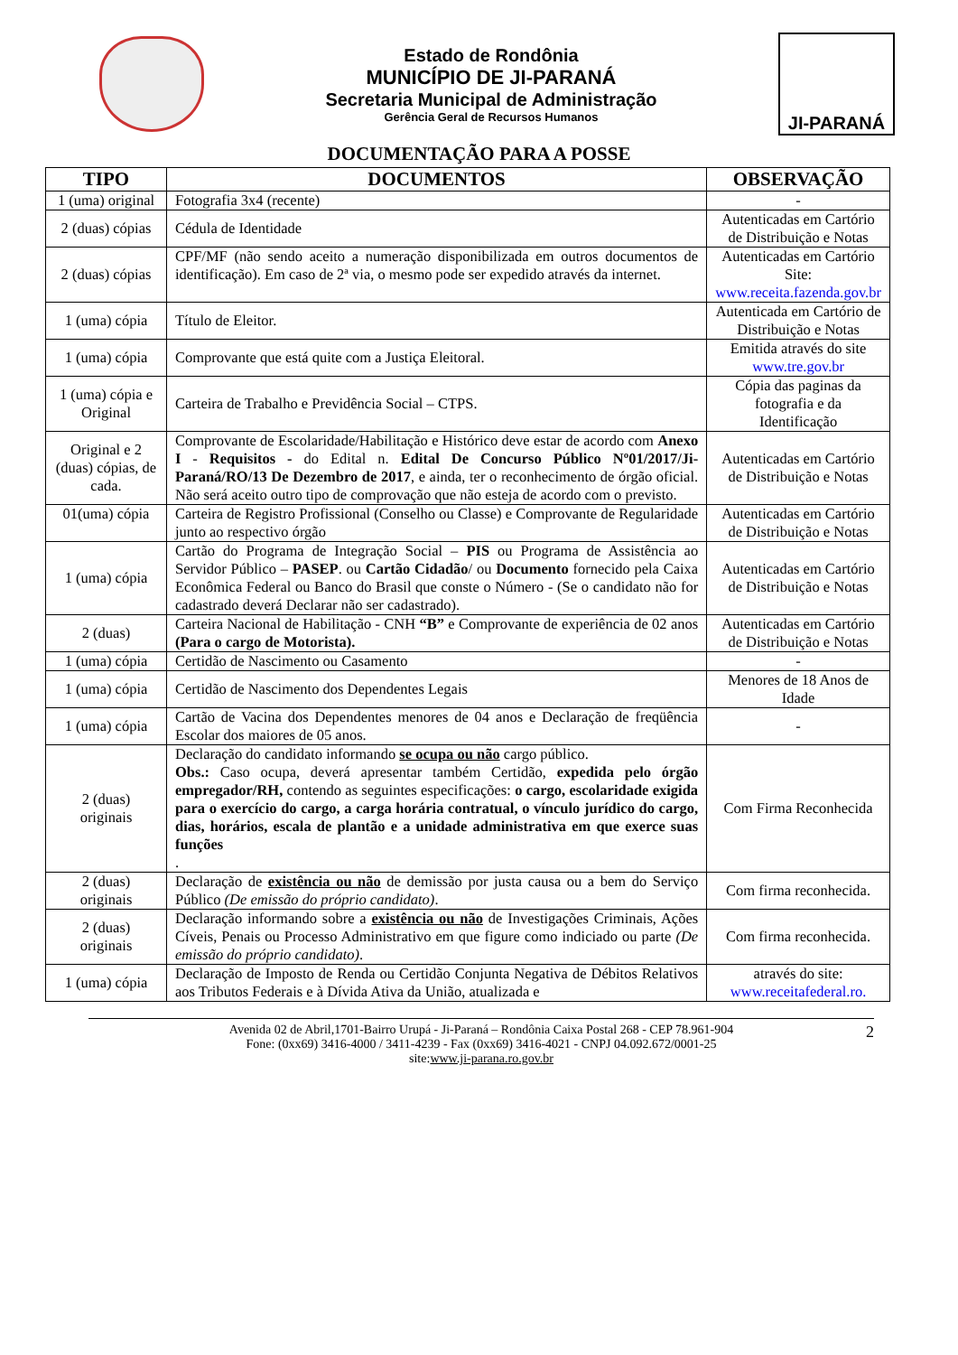Estado de Rondônia
MUNICÍPIO DE JI-PARANÁ
Secretaria Municipal de Administração
Gerência Geral de Recursos Humanos
JI-PARANÁ
DOCUMENTAÇÃO PARA A POSSE
| TIPO | DOCUMENTOS | OBSERVAÇÃO |
| --- | --- | --- |
| 1 (uma) original | Fotografia 3x4 (recente) | - |
| 2 (duas) cópias | Cédula de Identidade | Autenticadas em Cartório de Distribuição e Notas |
| 2 (duas) cópias | CPF/MF (não sendo aceito a numeração disponibilizada em outros documentos de identificação). Em caso de 2ª via, o mesmo pode ser expedido através da internet. | Autenticadas em Cartório Site: www.receita.fazenda.gov.br |
| 1 (uma) cópia | Título de Eleitor. | Autenticada em Cartório de Distribuição e Notas |
| 1 (uma) cópia | Comprovante que está quite com a Justiça Eleitoral. | Emitida através do site www.tre.gov.br |
| 1 (uma) cópia e Original | Carteira de Trabalho e Previdência Social – CTPS. | Cópia das paginas da fotografia e da Identificação |
| Original e 2 (duas) cópias, de cada. | Comprovante de Escolaridade/Habilitação e Histórico deve estar de acordo com Anexo I - Requisitos - do Edital n. Edital De Concurso Público Nº01/2017/Ji-Paraná/RO/13 De Dezembro de 2017 , e ainda, ter o reconhecimento de órgão oficial. Não será aceito outro tipo de comprovação que não esteja de acordo com o previsto. | Autenticadas em Cartório de Distribuição e Notas |
| 01(uma) cópia | Carteira de Registro Profissional (Conselho ou Classe) e Comprovante de Regularidade junto ao respectivo órgão | Autenticadas em Cartório de Distribuição e Notas |
| 1 (uma) cópia | Cartão do Programa de Integração Social – PIS ou Programa de Assistência ao Servidor Público – PASEP . ou Cartão Cidadão / ou Documento fornecido pela Caixa Econômica Federal ou Banco do Brasil que conste o Número - (Se o candidato não for cadastrado deverá Declarar não ser cadastrado). | Autenticadas em Cartório de Distribuição e Notas |
| 2 (duas) | Carteira Nacional de Habilitação - CNH “B” e Comprovante de experiência de 02 anos (Para o cargo de Motorista). | Autenticadas em Cartório de Distribuição e Notas |
| 1 (uma) cópia | Certidão de Nascimento ou Casamento | - |
| 1 (uma) cópia | Certidão de Nascimento dos Dependentes Legais | Menores de 18 Anos de Idade |
| 1 (uma) cópia | Cartão de Vacina dos Dependentes menores de 04 anos e Declaração de freqüência Escolar dos maiores de 05 anos. | - |
| 2 (duas) originais | Declaração do candidato informando se ocupa ou não cargo público. Obs.: Caso ocupa, deverá apresentar também Certidão, expedida pelo órgão empregador/RH, contendo as seguintes especificações: o cargo, escolaridade exigida para o exercício do cargo, a carga horária contratual, o vínculo jurídico do cargo, dias, horários, escala de plantão e a unidade administrativa em que exerce suas funções . | Com Firma Reconhecida |
| 2 (duas) originais | Declaração de existência ou não de demissão por justa causa ou a bem do Serviço Público (De emissão do próprio candidato) . | Com firma reconhecida. |
| 2 (duas) originais | Declaração informando sobre a existência ou não de Investigações Criminais, Ações Cíveis, Penais ou Processo Administrativo em que figure como indiciado ou parte (De emissão do próprio candidato) . | Com firma reconhecida. |
| 1 (uma) cópia | Declaração de Imposto de Renda ou Certidão Conjunta Negativa de Débitos Relativos aos Tributos Federais e à Dívida Ativa da União, atualizada e | através do site: www.receitafederal.ro. |
2 Avenida 02 de Abril,1701-Bairro Urupá - Ji-Paraná – Rondônia Caixa Postal 268 - CEP 78.961-904
Fone: (0xx69) 3416-4000 / 3411-4239 - Fax (0xx69) 3416-4021 - CNPJ 04.092.672/0001-25
site:www.ji-parana.ro.gov.br